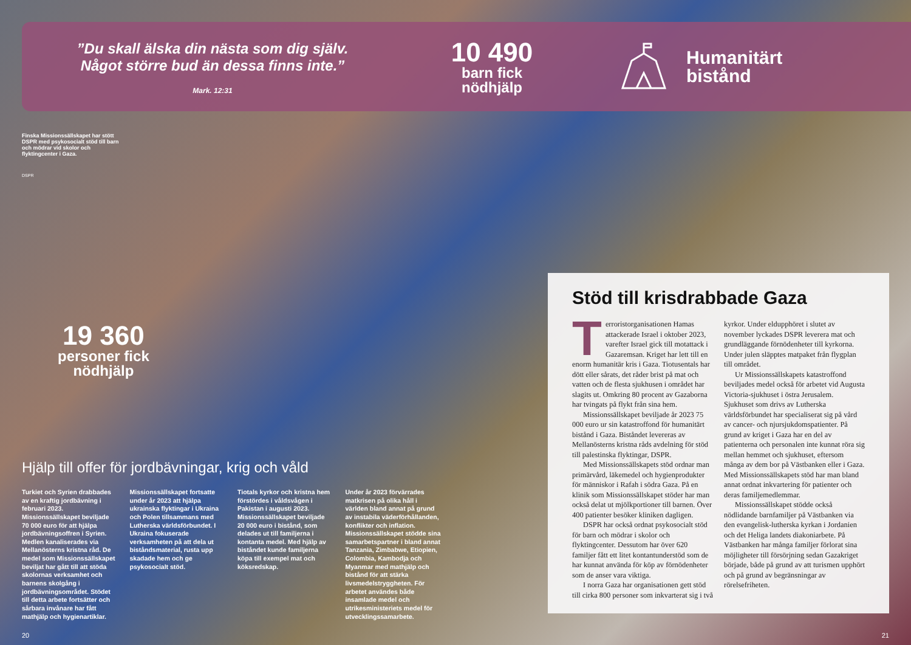”Du skall älska din nästa som dig själv.
Något större bud än dessa finns inte.”
Mark. 12:31
10 490
barn fick
nödhjälp
Humanitärt
bistånd
Finska Missionssällskapet har stött DSPR med psykosocialt stöd till barn och mödrar vid skolor och flyktingcenter i Gaza.
DSPR
19 360
personer fick
nödhjälp
Hjälp till offer för jordbävningar, krig och våld
Turkiet och Syrien drabbades av en kraftig jordbävning i februari 2023. Missionssällskapet beviljade 70 000 euro för att hjälpa jordbävningsoffren i Syrien. Medlen kanaliserades via Mellanösterns kristna råd. De medel som Missionssällskapet beviljat har gått till att stöda skolornas verksamhet och barnens skolgång i jordbävningsområdet. Stödet till detta arbete fortsätter och sårbara invånare har fått mathjälp och hygienartiklar.
Missionssällskapet fortsatte under år 2023 att hjälpa ukrainska flyktingar i Ukraina och Polen tillsammans med Lutherska världsförbundet. I Ukraina fokuserade verksamheten på att dela ut biståndsmaterial, rusta upp skadade hem och ge psykosocialt stöd.
Tiotals kyrkor och kristna hem förstördes i våldsvågen i Pakistan i augusti 2023. Missionssällskapet beviljade 20 000 euro i bistånd, som delades ut till familjerna i kontanta medel. Med hjälp av biståndet kunde familjerna köpa till exempel mat och köksredskap.
Under år 2023 förvärrades matkrisen på olika håll i världen bland annat på grund av instabila väderförhållanden, konflikter och inflation. Missionssällskapet stödde sina samarbetspartner i bland annat Tanzania, Zimbabwe, Etiopien, Colombia, Kambodja och Myanmar med mathjälp och bistånd för att stärka livsmedelstryggheten. För arbetet användes både insamlade medel och utrikesministeriets medel för utvecklingssamarbete.
Stöd till krisdrabbade Gaza
Terroristorganisationen Hamas attackerade Israel i oktober 2023, varefter Israel gick till motattack i Gazaremsan. Kriget har lett till en enorm humanitär kris i Gaza. Tiotusentals har dött eller sårats, det råder brist på mat och vatten och de flesta sjukhusen i området har slagits ut. Omkring 80 procent av Gazaborna har tvingats på flykt från sina hem.
Missionssällskapet beviljade år 2023 75 000 euro ur sin katastroffond för humanitärt bistånd i Gaza. Biståndet levereras av Mellanösterns kristna råds avdelning för stöd till palestinska flyktingar, DSPR.
Med Missionssällskapets stöd ordnar man primärvård, läkemedel och hygienprodukter för människor i Rafah i södra Gaza. På en klinik som Missionssällskapet stöder har man också delat ut mjölkportioner till barnen. Över 400 patienter besöker kliniken dagligen.
DSPR har också ordnat psykosocialt stöd för barn och mödrar i skolor och flyktingcenter. Dessutom har över 620 familjer fått ett litet kontantunderstöd som de har kunnat använda för köp av förnödenheter som de anser vara viktiga.
I norra Gaza har organisationen gett stöd till cirka 800 personer som inkvarterat sig i två kyrkor. Under eldupphöret i slutet av november lyckades DSPR leverera mat och grundläggande förnödenheter till kyrkorna. Under julen släpptes matpaket från flygplan till området.
Ur Missionssällskapets katastroffond beviljades medel också för arbetet vid Augusta Victoria-sjukhuset i östra Jerusalem. Sjukhuset som drivs av Lutherska världsförbundet har specialiserat sig på vård av cancer- och njursjukdomspatienter. På grund av kriget i Gaza har en del av patienterna och personalen inte kunnat röra sig mellan hemmet och sjukhuset, eftersom många av dem bor på Västbanken eller i Gaza. Med Missionssällskapets stöd har man bland annat ordnat inkvartering för patienter och deras familjemedlemmar.
Missionssällskapet stödde också nödlidande barnfamiljer på Västbanken via den evangelisk-lutherska kyrkan i Jordanien och det Heliga landets diakoniarbete. På Västbanken har många familjer förlorat sina möjligheter till försörjning sedan Gazakriget började, både på grund av att turismen upphört och på grund av begränsningar av rörelsefriheten.
20 21